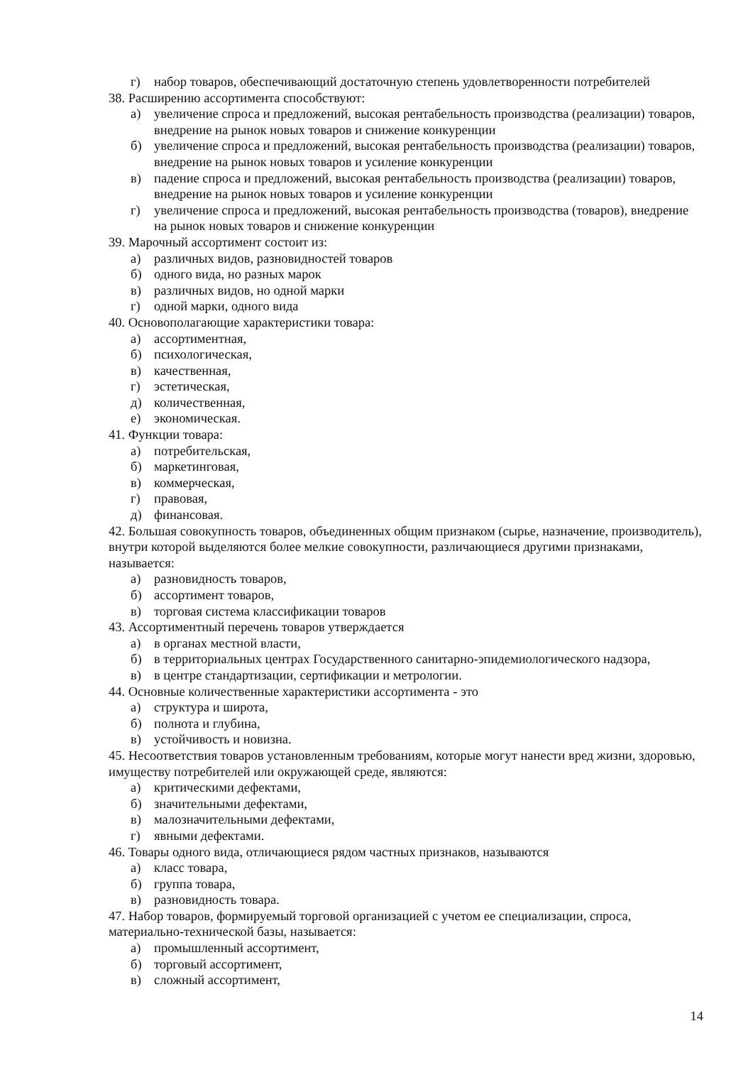г) набор товаров, обеспечивающий достаточную степень удовлетворенности потребителей
38. Расширению ассортимента способствуют:
а) увеличение спроса и предложений, высокая рентабельность производства (реализации) товаров, внедрение на рынок новых товаров и снижение конкуренции
б) увеличение спроса и предложений, высокая рентабельность производства (реализации) товаров, внедрение на рынок новых товаров и усиление конкуренции
в) падение спроса и предложений, высокая рентабельность производства (реализации) товаров, внедрение на рынок новых товаров и усиление конкуренции
г) увеличение спроса и предложений, высокая рентабельность производства (товаров), внедрение на рынок новых товаров и снижение конкуренции
39. Марочный ассортимент состоит из:
а) различных видов, разновидностей товаров
б) одного вида, но разных марок
в) различных видов, но одной марки
г) одной марки, одного вида
40. Основополагающие характеристики товара:
а) ассортиментная,
б) психологическая,
в) качественная,
г) эстетическая,
д) количественная,
е) экономическая.
41. Функции товара:
а) потребительская,
б) маркетинговая,
в) коммерческая,
г) правовая,
д) финансовая.
42. Большая совокупность товаров, объединенных общим признаком (сырье, назначение, производитель), внутри которой выделяются более мелкие совокупности, различающиеся другими признаками, называется:
а) разновидность товаров,
б) ассортимент товаров,
в) торговая система классификации товаров
43. Ассортиментный перечень товаров утверждается
а) в органах местной власти,
б) в территориальных центрах Государственного санитарно-эпидемиологического надзора,
в) в центре стандартизации, сертификации и метрологии.
44. Основные количественные характеристики ассортимента - это
а) структура и широта,
б) полнота и глубина,
в) устойчивость и новизна.
45. Несоответствия товаров установленным требованиям, которые могут нанести вред жизни, здоровью, имуществу потребителей или окружающей среде, являются:
а) критическими дефектами,
б) значительными дефектами,
в) малозначительными дефектами,
г) явными дефектами.
46. Товары одного вида, отличающиеся рядом частных признаков, называются
а) класс товара,
б) группа товара,
в) разновидность товара.
47. Набор товаров, формируемый торговой организацией с учетом ее специализации, спроса, материально-технической базы, называется:
а) промышленный ассортимент,
б) торговый ассортимент,
в) сложный ассортимент,
14